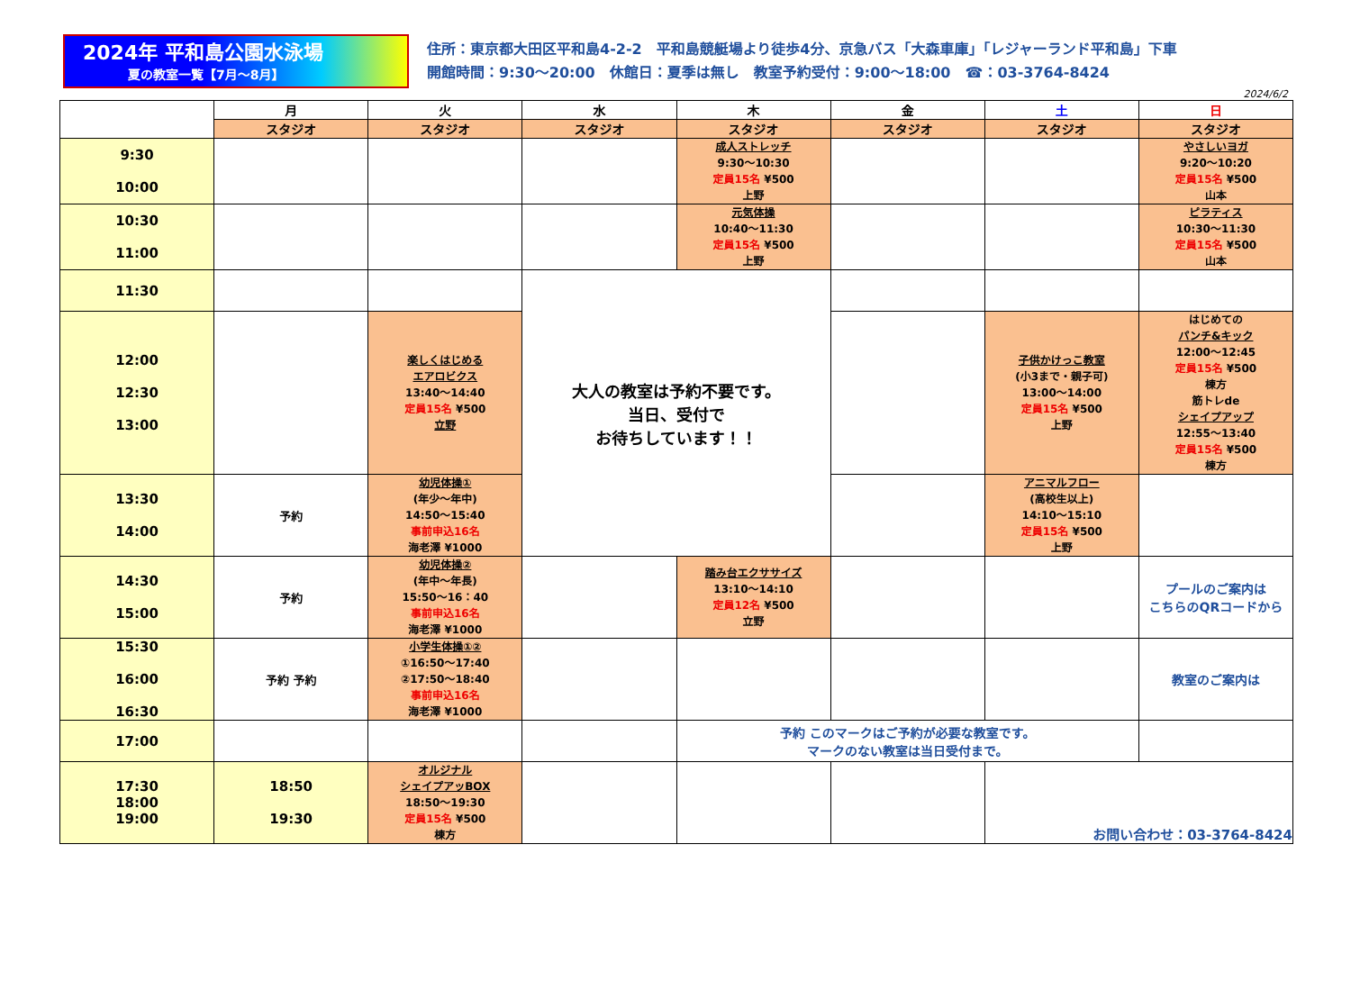2024年 平和島公園水泳場
夏の教室一覧【7月～8月】
住所：東京都大田区平和島4-2-2　平和島競艇場より徒歩4分、京急バス「大森車庫」「レジャーランド平和島」下車
開館時間：9:30～20:00　休館日：夏季は無し　教室予約受付：9:00～18:00　☎：03-3764-8424
2024/6/2
| | 月 | 火 | 水 | 木 | 金 | 土 | 日 |
| --- | --- | --- | --- | --- | --- | --- | --- |
| | スタジオ | スタジオ | スタジオ | スタジオ | スタジオ | スタジオ | スタジオ |
| 9:30 10:00 | | | | 成人ストレッチ 9:30～10:30 定員15名 ¥500 上野 | | | やさしいヨガ 9:20～10:20 定員15名 ¥500 山本 |
| 10:30 11:00 | | | | 元気体操 10:40～11:30 定員15名 ¥500 上野 | | | ピラティス 10:30～11:30 定員15名 ¥500 山本 |
| 11:30 | | | 大人の教室は予約不要です。 当日、受付で お待ちしています！！ | | | | |
| 12:00 12:30 13:00 | | 楽しくはじめる エアロビクス 13:40～14:40 定員15名 ¥500 立野 | | | | 子供かけっこ教室 (小3まで・親子可) 13:00～14:00 定員15名 ¥500 上野 | はじめての パンチ&キック 12:00～12:45 定員15名 ¥500 棟方 筋トレde シェイプアップ 12:55～13:40 定員15名 ¥500 棟方 |
| 13:30 14:00 | 予約 | 幼児体操① (年少～年中) 14:50～15:40 事前申込16名 海老澤 ¥1000 | | | | アニマルフロー (高校生以上) 14:10～15:10 定員15名 ¥500 上野 | |
| 14:30 15:00 | 予約 | 幼児体操② (年中～年長) 15:50～16：40 事前申込16名 海老澤 ¥1000 | | 踏み台エクササイズ 13:10～14:10 定員12名 ¥500 立野 | | | プールのご案内は こちらのQRコードから |
| 15:30 16:00 16:30 | 予約 予約 | 小学生体操①② ①16:50～17:40 ②17:50～18:40 事前申込16名 海老澤 ¥1000 | | | | | 教室のご案内は |
| 17:00 | | | | 予約 このマークはご予約が必要な教室です。 マークのない教室は当日受付まで。 | | | |
| 17:30 18:00 19:00 | 18:50 19:30 | オルジナル シェイプアッBOX 18:50～19:30 定員15名 ¥500 棟方 | | | | お問い合わせ：03-3764-8424 | |